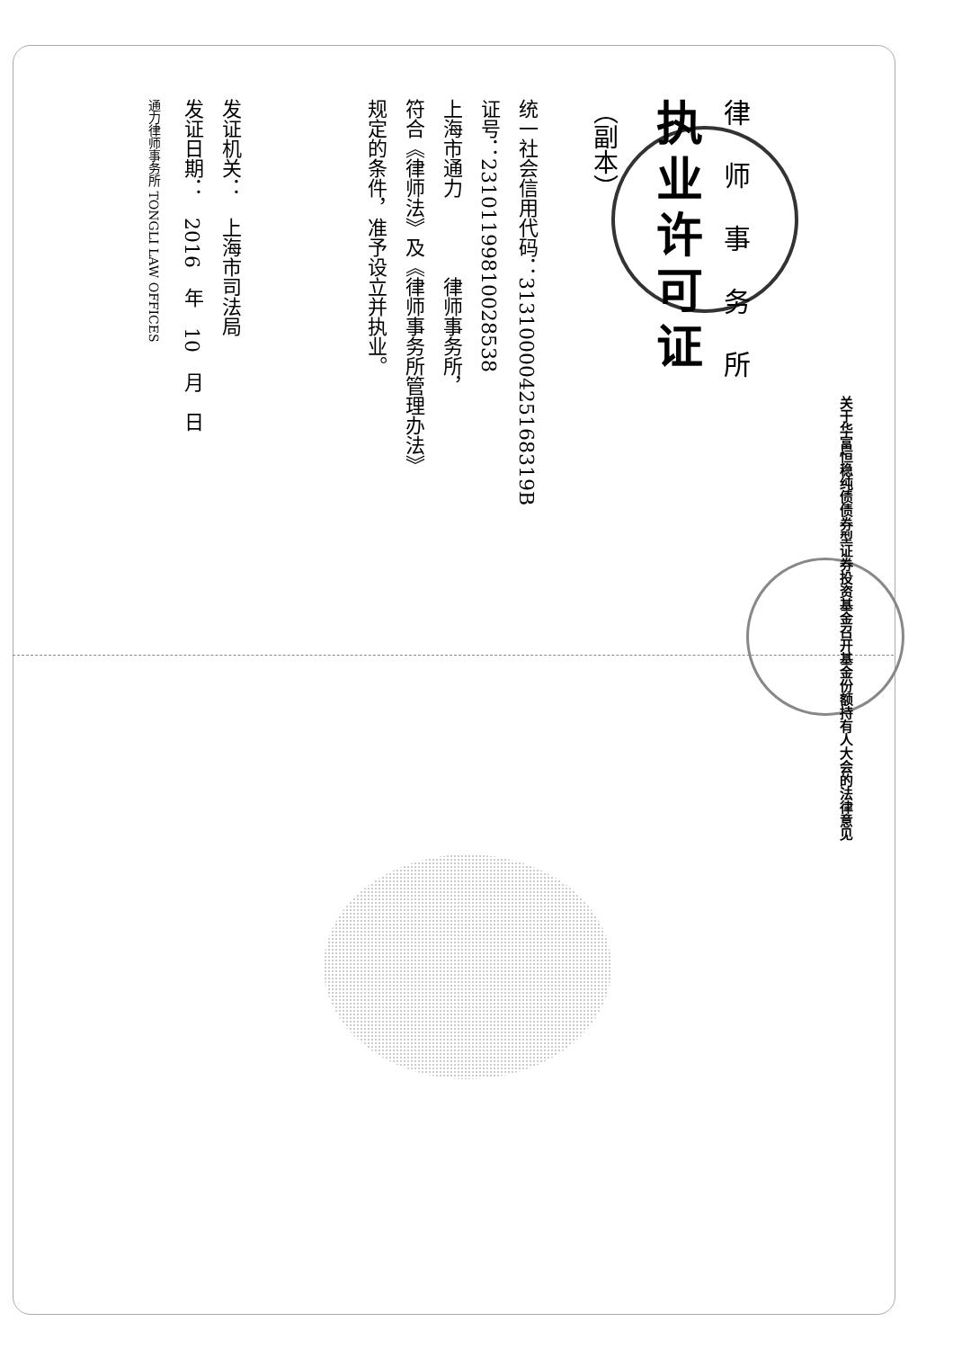律师事务所
执业许可证
（副本）
统一社会信用代码：31310000425168319B
证号：23101199810028538
上海市通力　　　　律师事务所，
符合《律师法》及《律师事务所管理办法》
规定的条件，准予设立并执业。
发证机关：　上海市司法局
发证日期：　2016　年　10　月　日
通力律师事务所 TONGLI LAW OFFICES
关于华富恒稳纯债债券型证券投资基金召开基金份额持有人大会的法律意见